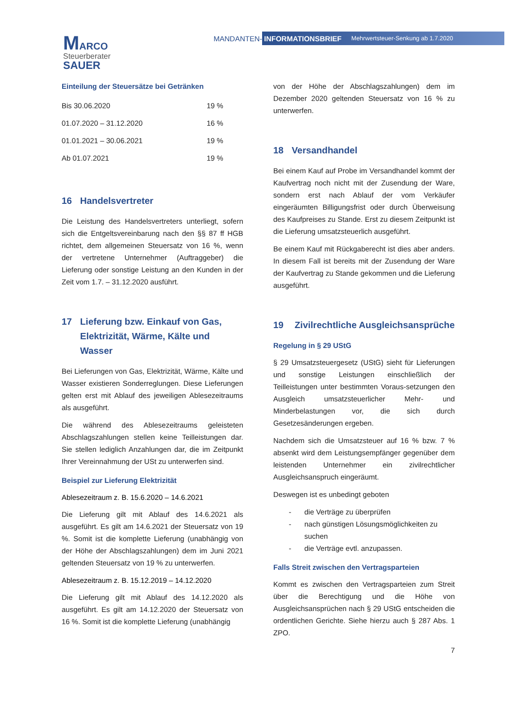MARCO
Steuerberater
SAUER
MANDANTEN-
INFORMATIONSBRIEF Mehrwertsteuer-Senkung ab 1.7.2020
Einteilung der Steuersätze bei Getränken
| Bis 30.06.2020 | 19 % |
| 01.07.2020 – 31.12.2020 | 16 % |
| 01.01.2021 – 30.06.2021 | 19 % |
| Ab 01.07.2021 | 19 % |
16 Handelsvertreter
Die Leistung des Handelsvertreters unterliegt, sofern sich die Entgeltsvereinbarung nach den §§ 87 ff HGB richtet, dem allgemeinen Steuersatz von 16 %, wenn der vertretene Unternehmer (Auftraggeber) die Lieferung oder sonstige Leistung an den Kunden in der Zeit vom 1.7. – 31.12.2020 ausführt.
17 Lieferung bzw. Einkauf von Gas, Elektrizität, Wärme, Kälte und Wasser
Bei Lieferungen von Gas, Elektrizität, Wärme, Kälte und Wasser existieren Sonderreglungen. Diese Lieferungen gelten erst mit Ablauf des jeweiligen Ablesezeitraums als ausgeführt.
Die während des Ablesezeitraums geleisteten Abschlagszahlungen stellen keine Teilleistungen dar. Sie stellen lediglich Anzahlungen dar, die im Zeitpunkt Ihrer Vereinnahmung der USt zu unterwerfen sind.
Beispiel zur Lieferung Elektrizität
Ablesezeitraum z. B. 15.6.2020 – 14.6.2021
Die Lieferung gilt mit Ablauf des 14.6.2021 als ausgeführt. Es gilt am 14.6.2021 der Steuersatz von 19 %. Somit ist die komplette Lieferung (unabhängig von der Höhe der Abschlagszahlungen) dem im Juni 2021 geltenden Steuersatz von 19 % zu unterwerfen.
Ablesezeitraum z. B. 15.12.2019 – 14.12.2020
Die Lieferung gilt mit Ablauf des 14.12.2020 als ausgeführt. Es gilt am 14.12.2020 der Steuersatz von 16 %. Somit ist die komplette Lieferung (unabhängig
von der Höhe der Abschlagszahlungen) dem im Dezember 2020 geltenden Steuersatz von 16 % zu unterwerfen.
18 Versandhandel
Bei einem Kauf auf Probe im Versandhandel kommt der Kaufvertrag noch nicht mit der Zusendung der Ware, sondern erst nach Ablauf der vom Verkäufer eingeräumten Billigungsfrist oder durch Überweisung des Kaufpreises zu Stande. Erst zu diesem Zeitpunkt ist die Lieferung umsatzsteuerlich ausgeführt.
Be einem Kauf mit Rückgaberecht ist dies aber anders. In diesem Fall ist bereits mit der Zusendung der Ware der Kaufvertrag zu Stande gekommen und die Lieferung ausgeführt.
19 Zivilrechtliche Ausgleichsansprüche
Regelung in § 29 UStG
§ 29 Umsatzsteuergesetz (UStG) sieht für Lieferungen und sonstige Leistungen einschließlich der Teilleistungen unter bestimmten Voraus-setzungen den Ausgleich umsatzsteuerlicher Mehr- und Minderbelastungen vor, die sich durch Gesetzesänderungen ergeben.
Nachdem sich die Umsatzsteuer auf 16 % bzw. 7 % absenkt wird dem Leistungsempfänger gegenüber dem leistenden Unternehmer ein zivilrechtlicher Ausgleichsanspruch eingeräumt.
Deswegen ist es unbedingt geboten
- die Verträge zu überprüfen
- nach günstigen Lösungsmöglichkeiten zu suchen
- die Verträge evtl. anzupassen.
Falls Streit zwischen den Vertragsparteien
Kommt es zwischen den Vertragsparteien zum Streit über die Berechtigung und die Höhe von Ausgleichsansprüchen nach § 29 UStG entscheiden die ordentlichen Gerichte. Siehe hierzu auch § 287 Abs. 1 ZPO.
7